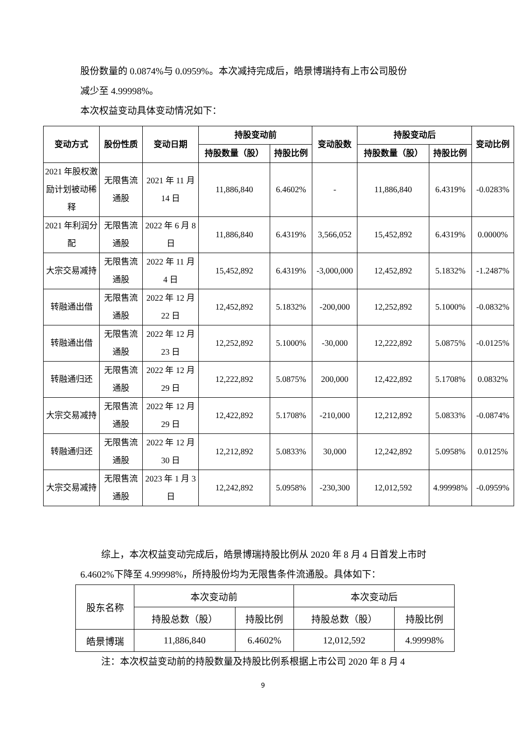股份数量的 0.0874%与 0.0959%。本次减持完成后，皓景博瑞持有上市公司股份
减少至 4.99998%。
本次权益变动具体变动情况如下：
| 变动方式 | 股份性质 | 变动日期 | 持股变动前 | | 变动股数 | 持股变动后 | | 变动比例 |
| --- | --- | --- | --- | --- | --- | --- | --- | --- |
| | | | 持股数量（股） | 持股比例 | | 持股数量（股） | 持股比例 | |
| 2021 年股权激励计划被动稀释 | 无限售流通股 | 2021 年 11 月 14 日 | 11,886,840 | 6.4602% | - | 11,886,840 | 6.4319% | -0.0283% |
| 2021 年利润分配 | 无限售流通股 | 2022 年 6 月 8 日 | 11,886,840 | 6.4319% | 3,566,052 | 15,452,892 | 6.4319% | 0.0000% |
| 大宗交易减持 | 无限售流通股 | 2022 年 11 月 4 日 | 15,452,892 | 6.4319% | -3,000,000 | 12,452,892 | 5.1832% | -1.2487% |
| 转融通出借 | 无限售流通股 | 2022 年 12 月 22 日 | 12,452,892 | 5.1832% | -200,000 | 12,252,892 | 5.1000% | -0.0832% |
| 转融通出借 | 无限售流通股 | 2022 年 12 月 23 日 | 12,252,892 | 5.1000% | -30,000 | 12,222,892 | 5.0875% | -0.0125% |
| 转融通归还 | 无限售流通股 | 2022 年 12 月 29 日 | 12,222,892 | 5.0875% | 200,000 | 12,422,892 | 5.1708% | 0.0832% |
| 大宗交易减持 | 无限售流通股 | 2022 年 12 月 29 日 | 12,422,892 | 5.1708% | -210,000 | 12,212,892 | 5.0833% | -0.0874% |
| 转融通归还 | 无限售流通股 | 2022 年 12 月 30 日 | 12,212,892 | 5.0833% | 30,000 | 12,242,892 | 5.0958% | 0.0125% |
| 大宗交易减持 | 无限售流通股 | 2023 年 1 月 3 日 | 12,242,892 | 5.0958% | -230,300 | 12,012,592 | 4.99998% | -0.0959% |
综上，本次权益变动完成后，皓景博瑞持股比例从 2020 年 8 月 4 日首发上市时 6.4602%下降至 4.99998%，所持股份均为无限售条件流通股。具体如下：
| 股东名称 | 本次变动前 | | 本次变动后 | |
| | 持股总数（股） | 持股比例 | 持股总数（股） | 持股比例 |
| 皓景博瑞 | 11,886,840 | 6.4602% | 12,012,592 | 4.99998% |
注：本次权益变动前的持股数量及持股比例系根据上市公司 2020 年 8 月 4
9